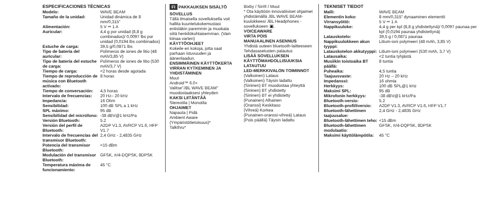ESPECIFICACIONES TÉCNICAS
| Modelo: | WAVE BEAM |
| Tamaño de la unidad: | Unidad dinámica de 8 mm/0,315" |
| Alimentación: | 5 V ⎓ 1 A |
| Auricular: | 4,4 g por unidad (8,8 g combinados)/ 0,0097 lbs por unidad (0,0194 lbs combinados) |
| Estuche de carga: | 39,5 g/0,0871 lbs |
| Tipo de batería del auricular: | Polímeros de iones de litio (48 mAh/3,85 V) |
| Tipo de batería del estuche de carga: | Polímeros de iones de litio (530 mAh/3,7 V) |
| Tiempo de carga: | <2 horas desde agotada |
| Tiempo de reproducción de música con Bluetooth activado: | 8 horas |
| Tiempo de conversación: | 4,5 horas |
| Intervalo de frecuencias: | 20 Hz– 20 kHz |
| Impedancia: | 16 Ohm |
| Sensibilidad: | 100 dB SPL a 1 kHz |
| SPL máximo: | 95 dB |
| Sensibilidad del micrófono: | -38 dBV@1 kHz/Pa |
| Versión Bluetooth: | 5.2 |
| Versión del perfil de Bluetooth: | A2DP V1.3, AVRCP V1.6, HFP V1.7 |
| Intervalo de frecuencias del transmisor Bluetooth: | 2,4 GHz - 2,4835 GHz |
| Potencia del transmisor Bluetooth: | <15 dBm |
| Modulación del transmisor Bluetooth: | GFSK, π/4-DQPSK, 8DPSK |
| Temperatura máxima de funcionamiento: | 45 °C |
FI
PAKKAUKSEN SISÄLTÖ
SOVELLUS
Tällä ilmaisella sovelluksella voit hallita kuuntelukokemustasi entistäkin paremmin ja muokata siitä henkilökohtaisemman. (Vain kiinaa varten)
KÄYTTÖOHJEET
Kokeile eri kokoja, jotta saat parhaan istuvuuden ja äänenlaadun.
ENSIMMÄINEN KÄYTTÖKERTA
VIRRAN KYTKEMINEN JA YHDISTÄMINEN
Muut
Android™ 6.0+
Valitse"JBL WAVE BEAM" muodostaaksesi yhteyden
KAKSI LIITÄNTÄÄ
Stereotila | Monotila
OHJAIMET
Napauta | Pidä
Ambient Aware (Ympäristötietoisuus)*
Talkthru*
Bixby / Siri® / Muut
* Ota käyttöön innovatiiviset ohjaimet yhdistämällä JBL WAVE BEAM-kuulokkeesi JBL Headphones -sovellukseen ▣.
VOICEAWARE
VIRTA POIS
MANUAALINEN ASENNUS
Yhdistä uuteen bluetooth-laitteeseen
Tehdasasetusten palautus
LISÄÄ SOVELLUKSEN KÄYTTÖMAHDOLLISUUKSIA
LATAUTUU
LED-MERKKIVALON TOIMINNOT
(Valkoinen) Lataus
(Valkoinen) Täysin ladattu
(Sininen) BT muodostaa yhteyttä
(Sininen) BT yhdistetty
(Sininen) BT ei yhdistetty
(Punainen) Alhainen
(Oranssi) Keskitaso
(Vihreä) Korkea
(Punainen-oranssi-vihreä) Lataus
(Pois päältä) Täysin ladattu
TEKNISET TIEDOT
| Malli: | WAVE BEAM |
| Elementin koko: | 8 mm/0,315" dynaaminen elementti |
| Virransyöttö: | 5 V ⎓ 1 A |
| Nappikuuloke: | 4,4 g per kpl (8,8 g yhdistettynä)/ 0,0097 paunaa per kpl (0,0194 paunaa yhdistettynä) |
| Latauskotelo: | 39,5 g / 0,0871 paunaa |
| Nappikuulokkeen akun tyyppi: | Litium-ioni polymeeri (48 mAh, 3,85 V) |
| Latauskotelon akkutyyppi: | Litium-ioni polymeeri (530 mAh, 3,7 V) |
| Latausaika: | <2 tuntia tyhjästä |
| Musiikin toistoaika BT päällä: | 8 tuntia |
| Puheaika: | 4,5 tuntia |
| Taajuusvaste: | 20 Hz – 20 kHz |
| Impedanssi: | 16 ohmia |
| Herkkyys: | 100 dB SPL@1 kHz |
| Maksimi SPL: | 95 dB |
| Mikrofonin herkkyys: | -38 dBV@1 kHz/Pa |
| Bluetooth-versio: | 5.2 |
| Bluetooth-profiiliversio: | A2DP V1.3, AVRCP V1.6, HFP V1.7 |
| Bluetooth-lähettimen taajuusalue: | 2,4 GHz - 2,4835 GHz |
| Bluetooth-lähettimen teho: | <15 dBm |
| Bluetooth-lähettimen modulaatio: | GFSK, π/4-DQPSK, 8DPSK |
| Maksimi käyttölämpötila: | 45 °C |